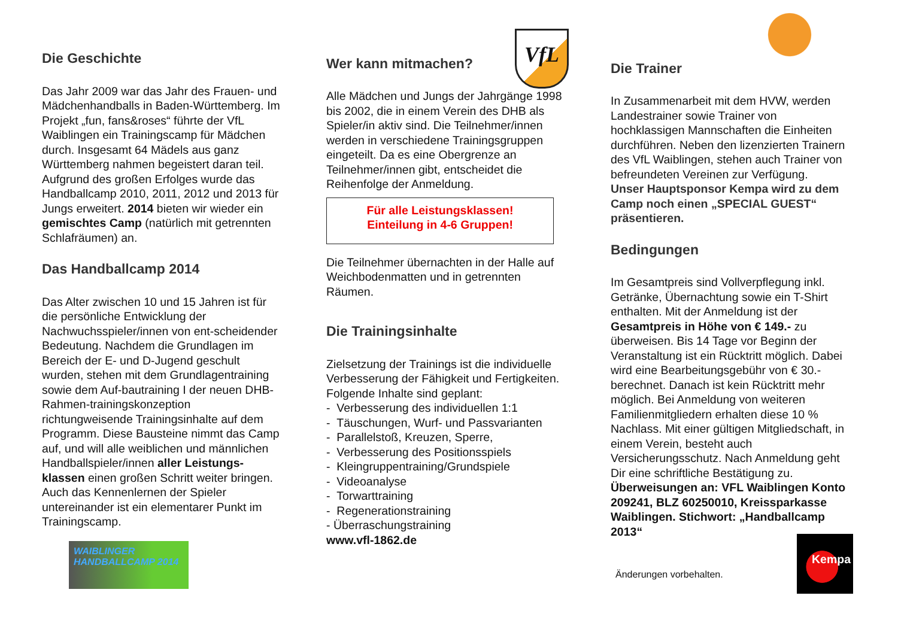Die Geschichte
Das Jahr 2009 war das Jahr des Frauen- und Mädchenhandballs in Baden-Württemberg. Im Projekt „fun, fans&roses“ führte der VfL Waiblingen ein Trainingscamp für Mädchen durch. Insgesamt 64 Mädels aus ganz Württemberg nahmen begeistert daran teil. Aufgrund des großen Erfolges wurde das Handballcamp 2010, 2011, 2012 und 2013 für Jungs erweitert. 2014 bieten wir wieder ein gemischtes Camp (natürlich mit getrennten Schlafräumen) an.
Das Handballcamp 2014
Das Alter zwischen 10 und 15 Jahren ist für die persönliche Entwicklung der Nachwuchsspieler/innen von ent-scheidender Bedeutung. Nachdem die Grundlagen im Bereich der E- und D-Jugend geschult wurden, stehen mit dem Grundlagentraining sowie dem Auf-bautraining I der neuen DHB-Rahmen-trainingskonzeption richtungweisende Trainingsinhalte auf dem Programm. Diese Bausteine nimmt das Camp auf, und will alle weiblichen und männlichen Handballspieler/innen aller Leistungs-klassen einen großen Schritt weiter bringen. Auch das Kennenlernen der Spieler untereinander ist ein elementarer Punkt im Trainingscamp.
WAIBLINGER HANDBALLCAMP 2014
Wer kann mitmachen?
VfL
Alle Mädchen und Jungs der Jahrgänge 1998 bis 2002, die in einem Verein des DHB als Spieler/in aktiv sind. Die Teilnehmer/innen werden in verschiedene Trainingsgruppen eingeteilt. Da es eine Obergrenze an Teilnehmer/innen gibt, entscheidet die Reihenfolge der Anmeldung.
Für alle Leistungsklassen!
Einteilung in 4-6 Gruppen!
Die Teilnehmer übernachten in der Halle auf Weichbodenmatten und in getrennten Räumen.
Die Trainingsinhalte
Zielsetzung der Trainings ist die individuelle Verbesserung der Fähigkeit und Fertigkeiten. Folgende Inhalte sind geplant:
- Verbesserung des individuellen 1:1
- Täuschungen, Wurf- und Passvarianten
- Parallelstoß, Kreuzen, Sperre,
- Verbesserung des Positionsspiels
- Kleingruppentraining/Grundspiele
- Videoanalyse
- Torwarttraining
- Regenerationstraining
- Überraschungstraining
www.vfl-1862.de
Die Trainer
In Zusammenarbeit mit dem HVW, werden Landestrainer sowie Trainer von hochklassigen Mannschaften die Einheiten durchführen. Neben den lizenzierten Trainern des VfL Waiblingen, stehen auch Trainer von befreundeten Vereinen zur Verfügung.
Unser Hauptsponsor Kempa wird zu dem Camp noch einen „SPECIAL GUEST“ präsentieren.
Bedingungen
Im Gesamtpreis sind Vollverpflegung inkl. Getränke, Übernachtung sowie ein T-Shirt enthalten. Mit der Anmeldung ist der Gesamtpreis in Höhe von € 149.- zu überweisen. Bis 14 Tage vor Beginn der Veranstaltung ist ein Rücktritt möglich. Dabei wird eine Bearbeitungsgebühr von € 30.- berechnet. Danach ist kein Rücktritt mehr möglich. Bei Anmeldung von weiteren Familienmitgliedern erhalten diese 10 % Nachlass. Mit einer gültigen Mitgliedschaft, in einem Verein, besteht auch Versicherungsschutz. Nach Anmeldung geht Dir eine schriftliche Bestätigung zu. Überweisungen an: VFL Waiblingen Konto 209241, BLZ 60250010, Kreissparkasse Waiblingen. Stichwort: „Handballcamp 2013“
Änderungen vorbehalten.
Kempa